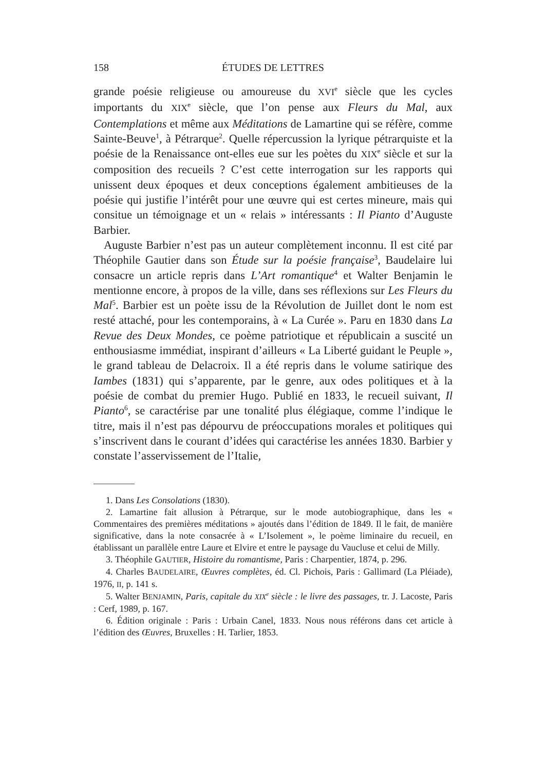158 ÉTUDES DE LETTRES
grande poésie religieuse ou amoureuse du XVI<sup>e</sup> siècle que les cycles importants du XIX<sup>e</sup> siècle, que l’on pense aux Fleurs du Mal, aux Contemplations et même aux Méditations de Lamartine qui se réfère, comme Sainte-Beuve<sup>1</sup>, à Pétrarque<sup>2</sup>. Quelle répercussion la lyrique pétrarquiste et la poésie de la Renaissance ont-elles eue sur les poètes du XIX<sup>e</sup> siècle et sur la composition des recueils ? C’est cette interrogation sur les rapports qui unissent deux époques et deux conceptions également ambitieuses de la poésie qui justifie l’intérêt pour une œuvre qui est certes mineure, mais qui consitue un témoignage et un « relais » intéressants : Il Pianto d’Auguste Barbier.
Auguste Barbier n’est pas un auteur complètement inconnu. Il est cité par Théophile Gautier dans son Étude sur la poésie française<sup>3</sup>, Baudelaire lui consacre un article repris dans L’Art romantique<sup>4</sup> et Walter Benjamin le mentionne encore, à propos de la ville, dans ses réflexions sur Les Fleurs du Mal<sup>5</sup>. Barbier est un poète issu de la Révolution de Juillet dont le nom est resté attaché, pour les contemporains, à « La Curée ». Paru en 1830 dans La Revue des Deux Mondes, ce poème patriotique et républicain a suscité un enthousiasme immédiat, inspirant d’ailleurs « La Liberté guidant le Peuple », le grand tableau de Delacroix. Il a été repris dans le volume satirique des Iambes (1831) qui s’apparente, par le genre, aux odes politiques et à la poésie de combat du premier Hugo. Publié en 1833, le recueil suivant, Il Pianto<sup>6</sup>, se caractérise par une tonalité plus élégiaque, comme l’indique le titre, mais il n’est pas dépourvu de préoccupations morales et politiques qui s’inscrivent dans le courant d’idées qui caractérise les années 1830. Barbier y constate l’asservissement de l’Italie,
1. Dans Les Consolations (1830).
2. Lamartine fait allusion à Pétrarque, sur le mode autobiographique, dans les « Commentaires des premières méditations » ajoutés dans l’édition de 1849. Il le fait, de manière significative, dans la note consacrée à « L’Isolement », le poème liminaire du recueil, en établissant un parallèle entre Laure et Elvire et entre le paysage du Vaucluse et celui de Milly.
3. Théophile GAUTIER, Histoire du romantisme, Paris : Charpentier, 1874, p. 296.
4. Charles BAUDELAIRE, Œuvres complètes, éd. Cl. Pichois, Paris : Gallimard (La Pléiade), 1976, II, p. 141 s.
5. Walter BENJAMIN, Paris, capitale du XIX<sup>e</sup> siècle : le livre des passages, tr. J. Lacoste, Paris : Cerf, 1989, p. 167.
6. Édition originale : Paris : Urbain Canel, 1833. Nous nous référons dans cet article à l’édition des Œuvres, Bruxelles : H. Tarlier, 1853.